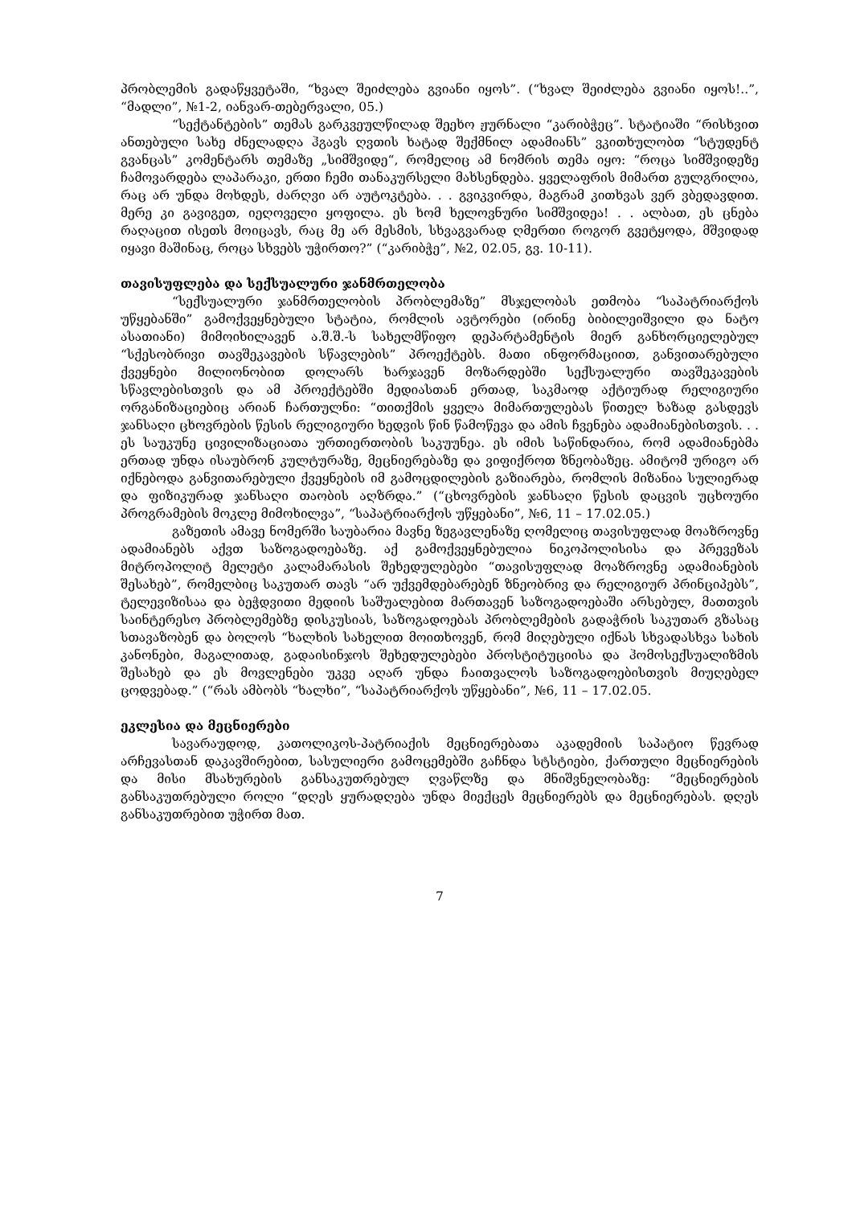პრობლემის გადაწყვეტაში, “ხვალ შეიძლება გვიანი იყოს”. (“ხვალ შეიძლება გვიანი იყოს!..”, “მადლი”, №1-2, იანვარ-თებერვალი, 05.)
“სექტანტების” თემას გარკვეულწილად შეეხო ჟურნალი “კარიბჭეც”. სტატიაში “რისხვით ანთებული სახე ძნელადღა ჰგავს ღვთის ხატად შექმნილ ადამიანს” ვკითხულობთ “სტუდენტ გვანცას” კომენტარს თემაზე „სიმშვიდე“, რომელიც ამ ნომრის თემა იყო: “როცა სიმშვიდეზე ჩამოვარდება ლაპარაკი, ერთი ჩემი თანაკურსელი მახსენდება. ყველაფრის მიმართ გულგრილია, რაც არ უნდა მოხდეს, ძარღვი არ აუტოკტება. . . გვიკვირდა, მაგრამ კითხვას ვერ ვბედავდით. მერე კი გავიგეთ, იეღოველი ყოფილა. ეს ხომ ხელოვნური სიმშვიდეა! . . ალბათ, ეს ცნება რაღაცით ისეთს მოიცავს, რაც მე არ მესმის, სხვაგვარად ღმერთი როგორ გვეტყოდა, მშვიდად იყავი მაშინაც, როცა სხვებს უჭირთო?” (“კარიბჭე”, №2, 02.05, გვ. 10-11).
თავისუფლება და სექსუალური ჯანმრთელობა
“სექსუალური ჯანმრთელობის პრობლემაზე” მსჯელობას ეთმობა “საპატრიარქოს უწყებანში” გამოქვეყნებული სტატია, რომლის ავტორები (ირინე ბიბილეიშვილი და ნატო ასათიანი) მიმოიხილავენ ა.შ.შ.-ს სახელმწიფო დეპარტამენტის მიერ განხორციელებულ “სქესობრივი თავშეკავების სწავლების” პროექტებს. მათი ინფორმაციით, განვითარებული ქვეყნები მილიონობით დოლარს ხარჯავენ მოზარდებში სექსუალური თავშეკავების სწავლებისთვის და ამ პროექტებში მედიასთან ერთად, საკმაოდ აქტიურად რელიგიური ორგანიზაციებიც არიან ჩართულნი: “თითქმის ყველა მიმართულებას წითელ ხაზად გასდევს ჯანსაღი ცხოვრების წესის რელიგიური ხედვის წინ წამოწევა და ამის ჩვენება ადამიანებისთვის. . . ეს საუკუნე ცივილიზაციათა ურთიერთობის საკუუნეა. ეს იმის საწინდარია, რომ ადამიანებმა ერთად უნდა ისაუბრონ კულტურაზე, მეცნიერებაზე და ვიფიქროთ ზნეობაზეც. ამიტომ ურიგო არ იქნებოდა განვითარებული ქვეყნების იმ გამოცდილების გაზიარება, რომლის მიზანია სულიერად და ფიზიკურად ჯანსაღი თაობის აღზრდა.” (“ცხოვრების ჯანსაღი წესის დაცვის უცხოური პროგრამების მოკლე მიმოხილვა”, “საპატრიარქოს უწყებანი”, №6, 11 – 17.02.05.)
გაზეთის ამავე ნომერში საუბარია მავნე ზეგავლენაზე ღომელიც თავისუფლად მოაზროვნე ადამიანებს აქვთ საზოგადოებაზე. აქ გამოქვეყნებულია ნიკოპოლისისა და პრევეზას მიტროპოლიტ მელეტი კალამარასის შეხედულებები “თავისუფლად მოაზროვნე ადამიანების შესახებ”, რომელბიც საკუთარ თავს “არ უქვემდებარებენ ზნეობრივ და რელიგიურ პრინციპებს”, ტელევიზისაა და ბეჭდვითი მედიის საშუალებით მართავენ საზოგადოებაში არსებულ, მათთვის საინტერესო პრობლემებზე დისკუსიას, საზოგადოებას პრობლემების გადაჭრის საკუთარ გზასაც სთავაზობენ და ბოლოს “ხალხის სახელით მოითხოვენ, რომ მიღებული იქნას სხვადასხვა სახის კანონები, მაგალითად, გადაისინჯოს შეხედულებები პროსტიტუციისა და ჰომოსექსუალიზმის შესახებ და ეს მოვლენები უკვე აღარ უნდა ჩაითვალოს საზოგადოებისთვის მიუღებელ ცოდვებად.” (“რას ამბობს “ხალხი”, “საპატრიარქოს უწყებანი”, №6, 11 – 17.02.05.
ეკლესია და მეცნიერები
სავარაუდოდ, კათოლიკოს-პატრიაქის მეცნიერებათა აკადემიის საპატიო წევრად არჩევასთან დაკავშირებით, სასულიერი გამოცემებში გაჩნდა სტსტიები, ქართული მეცნიერების და მისი მსახურების განსაკუთრებულ ღვაწლზე და მნიშვნელობაზე: “მეცნიერების განსაკუთრებული როლი “დღეს ყურადღება უნდა მიექცეს მეცნიერებს და მეცნიერებას. დღეს განსაკუთრებით უჭირთ მათ.
7